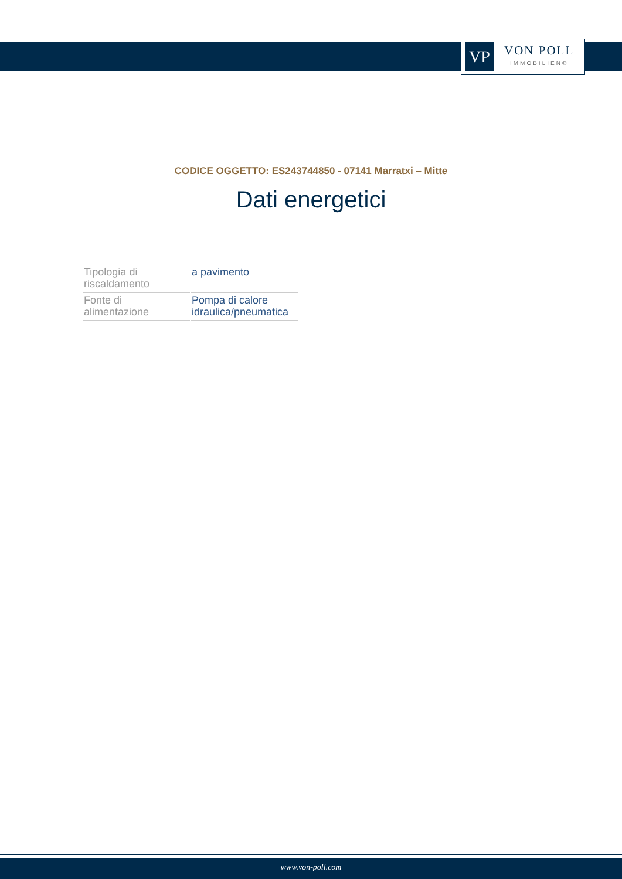VP
VON POLL
IMMOBILIEN®
CODICE OGGETTO: ES243744850 - 07141 Marratxi – Mitte
Dati energetici
| Tipologia di riscaldamento | a pavimento |
| Fonte di alimentazione | Pompa di calore idraulica/pneumatica |
www.von-poll.com